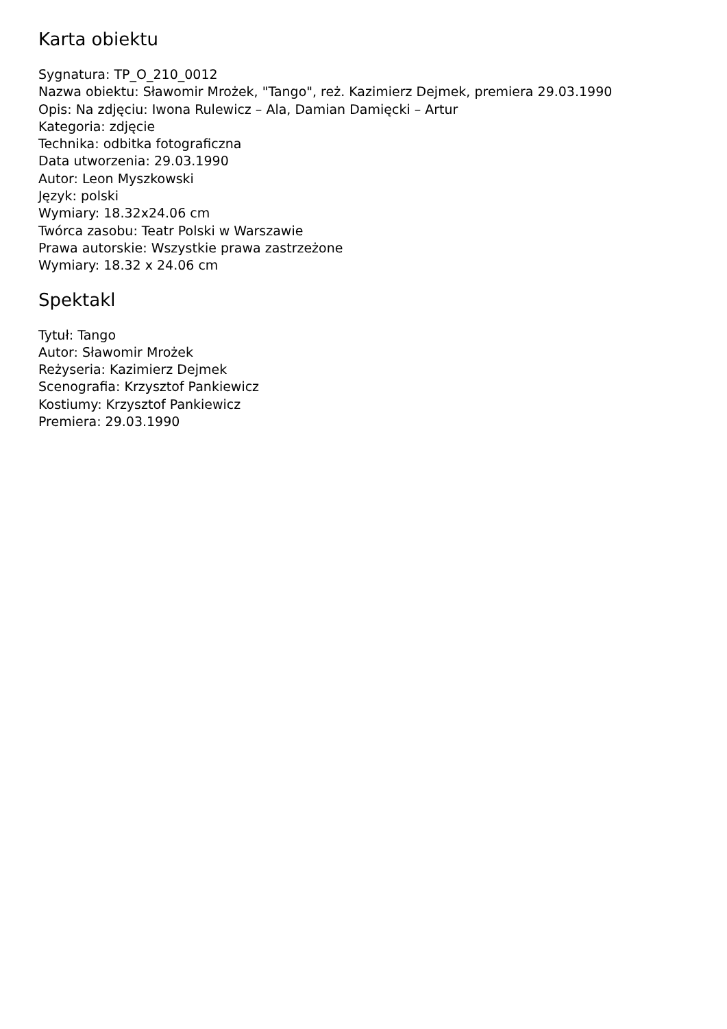Karta obiektu
Sygnatura: TP_O_210_0012
Nazwa obiektu: Sławomir Mrożek, "Tango", reż. Kazimierz Dejmek, premiera 29.03.1990
Opis: Na zdjęciu: Iwona Rulewicz – Ala, Damian Damięcki – Artur
Kategoria: zdjęcie
Technika: odbitka fotograficzna
Data utworzenia: 29.03.1990
Autor: Leon Myszkowski
Język: polski
Wymiary: 18.32x24.06 cm
Twórca zasobu: Teatr Polski w Warszawie
Prawa autorskie: Wszystkie prawa zastrzeżone
Wymiary: 18.32 x 24.06 cm
Spektakl
Tytuł: Tango
Autor: Sławomir Mrożek
Reżyseria: Kazimierz Dejmek
Scenografia: Krzysztof Pankiewicz
Kostiumy: Krzysztof Pankiewicz
Premiera: 29.03.1990